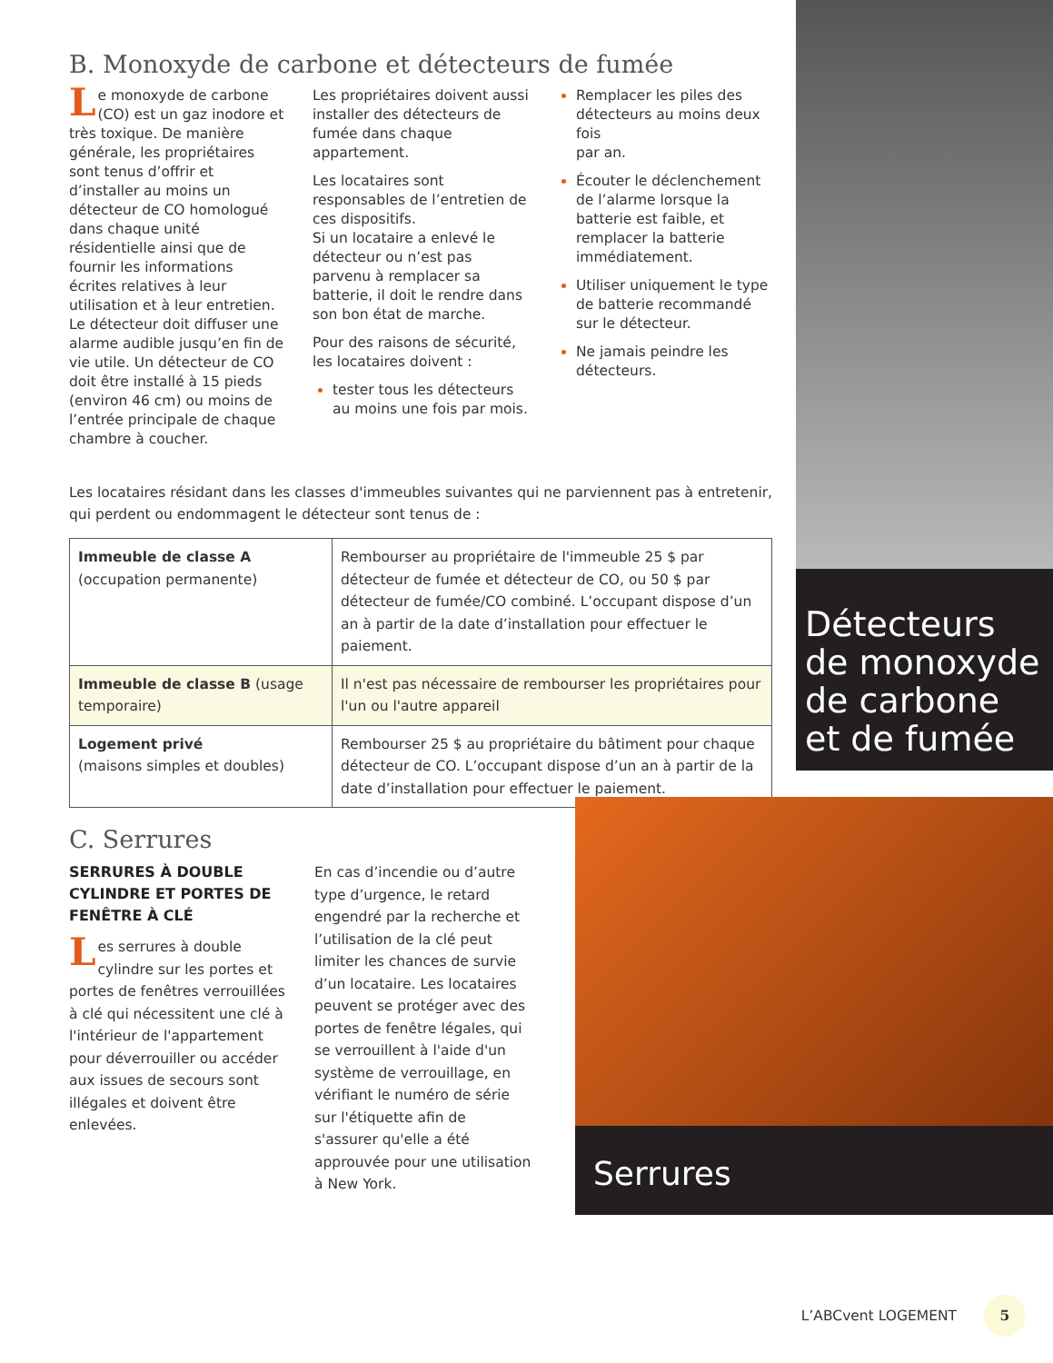B. Monoxyde de carbone et détecteurs de fumée
Le monoxyde de carbone (CO) est un gaz inodore et très toxique. De manière générale, les propriétaires sont tenus d’offrir et d’installer au moins un détecteur de CO homologué dans chaque unité résidentielle ainsi que de fournir les informations écrites relatives à leur utilisation et à leur entretien. Le détecteur doit diffuser une alarme audible jusqu’en fin de vie utile. Un détecteur de CO doit être installé à 15 pieds (environ 46 cm) ou moins de l’entrée principale de chaque chambre à coucher.
Les propriétaires doivent aussi installer des détecteurs de fumée dans chaque appartement.
Les locataires sont responsables de l’entretien de ces dispositifs.
Si un locataire a enlevé le détecteur ou n’est pas parvenu à remplacer sa batterie, il doit le rendre dans son bon état de marche.
Pour des raisons de sécurité, les locataires doivent :
tester tous les détecteurs au moins une fois par mois.
Remplacer les piles des détecteurs au moins deux fois
par an.
Écouter le déclenchement de l’alarme lorsque la batterie est faible, et remplacer la batterie immédiatement.
Utiliser uniquement le type de batterie recommandé sur le détecteur.
Ne jamais peindre les détecteurs.
Les locataires résidant dans les classes d'immeubles suivantes qui ne parviennent pas à entretenir, qui perdent ou endommagent le détecteur sont tenus de :
| Immeuble de classe A (occupation permanente) | Rembourser au propriétaire de l'immeuble 25 $ par détecteur de fumée et détecteur de CO, ou 50 $ par détecteur de fumée/CO combiné. L’occupant dispose d’un an à partir de la date d’installation pour effectuer le paiement. |
| Immeuble de classe B (usage temporaire) | Il n'est pas nécessaire de rembourser les propriétaires pour l'un ou l'autre appareil |
| Logement privé (maisons simples et doubles) | Rembourser 25 $ au propriétaire du bâtiment pour chaque détecteur de CO. L’occupant dispose d’un an à partir de la date d’installation pour effectuer le paiement. |
C. Serrures
SERRURES À DOUBLE CYLINDRE ET PORTES DE FENÊTRE À CLÉ
Les serrures à double cylindre sur les portes et portes de fenêtres verrouillées à clé qui nécessitent une clé à l'intérieur de l'appartement pour déverrouiller ou accéder aux issues de secours sont illégales et doivent être enlevées.
En cas d’incendie ou d’autre type d’urgence, le retard engendré par la recherche et l’utilisation de la clé peut limiter les chances de survie d’un locataire. Les locataires peuvent se protéger avec des portes de fenêtre légales, qui se verrouillent à l'aide d'un système de verrouillage, en vérifiant le numéro de série sur l'étiquette afin de s'assurer qu'elle a été approuvée pour une utilisation à New York.
Détecteurs de monoxyde de carbone et de fumée
Serrures
L’ABCvent LOGEMENT 5